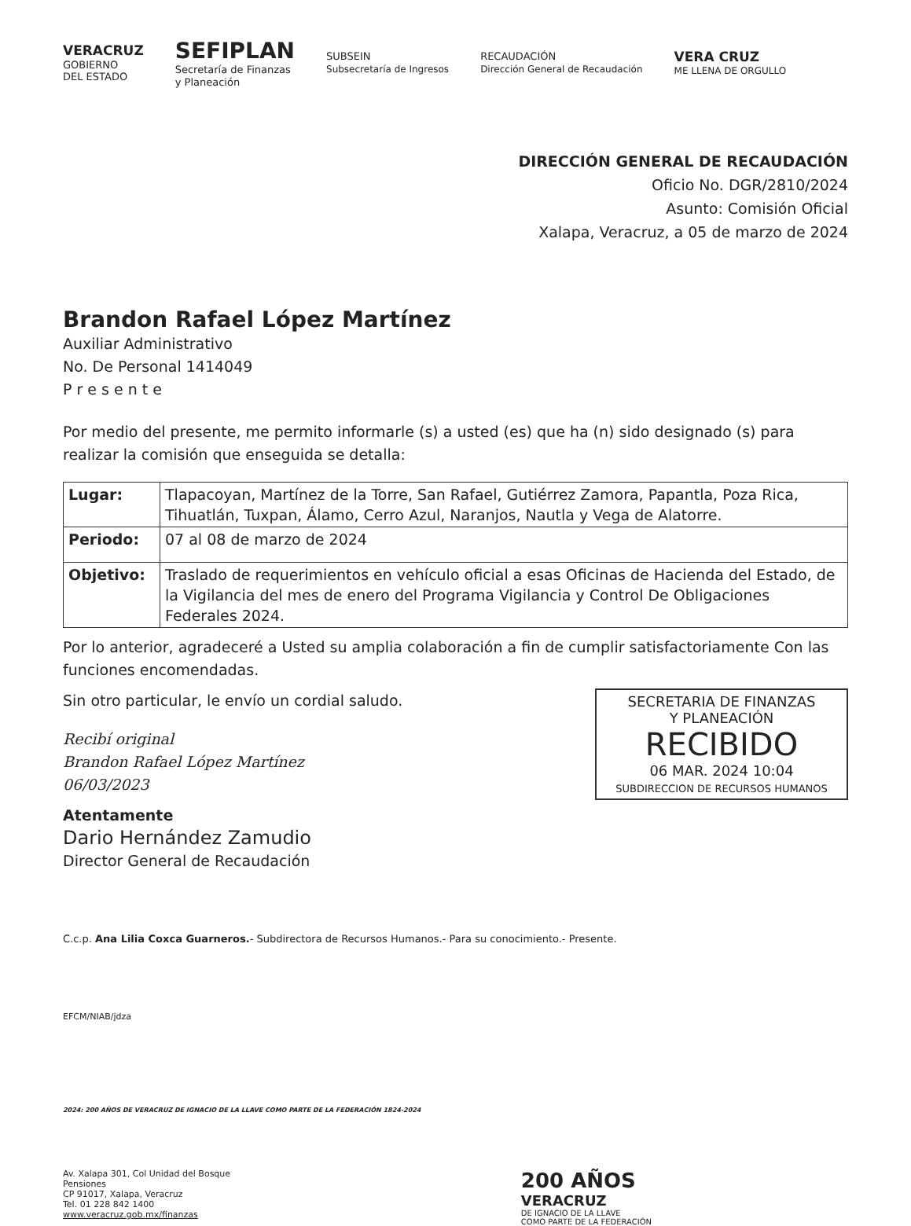VERACRUZ
GOBIERNO
DEL ESTADO
SEFIPLAN
Secretaría de Finanzas
y Planeación
SUBSEIN
Subsecretaría de Ingresos
RECAUDACIÓN
Dirección General de Recaudación
VERA CRUZ
ME LLENA DE ORGULLO
DIRECCIÓN GENERAL DE RECAUDACIÓN
Oficio No. DGR/2810/2024
Asunto: Comisión Oficial
Xalapa, Veracruz, a 05 de marzo de 2024
Brandon Rafael López Martínez
Auxiliar Administrativo
No. De Personal 1414049
P r e s e n t e
Por medio del presente, me permito informarle (s) a usted (es) que ha (n) sido designado (s) para realizar la comisión que enseguida se detalla:
| Lugar: | Tlapacoyan, Martínez de la Torre, San Rafael, Gutiérrez Zamora, Papantla, Poza Rica, Tihuatlán, Tuxpan, Álamo, Cerro Azul, Naranjos, Nautla y Vega de Alatorre. |
| Periodo: | 07 al 08 de marzo de 2024 |
| Objetivo: | Traslado de requerimientos en vehículo oficial a esas Oficinas de Hacienda del Estado, de la Vigilancia del mes de enero del Programa Vigilancia y Control De Obligaciones Federales 2024. |
Por lo anterior, agradeceré a Usted su amplia colaboración a fin de cumplir satisfactoriamente Con las funciones encomendadas.
Sin otro particular, le envío un cordial saludo.
SECRETARIA DE FINANZAS
Y PLANEACIÓN
RECIBIDO
06 MAR. 2024 10:04
SUBDIRECCION DE RECURSOS HUMANOS
Recibí original
Brandon Rafael López Martínez
06/03/2023
Atentamente
Dario Hernández Zamudio
Director General de Recaudación
C.c.p. Ana Lilia Coxca Guarneros.- Subdirectora de Recursos Humanos.- Para su conocimiento.- Presente.
EFCM/NIAB/jdza
2024: 200 AÑOS DE VERACRUZ DE IGNACIO DE LA LLAVE COMO PARTE DE LA FEDERACIÓN 1824-2024
Av. Xalapa 301, Col Unidad del Bosque
Pensiones
CP 91017, Xalapa, Veracruz
Tel. 01 228 842 1400
www.veracruz.gob.mx/finanzas
200 AÑOS
VERACRUZ
DE IGNACIO DE LA LLAVE
COMO PARTE DE LA FEDERACIÓN